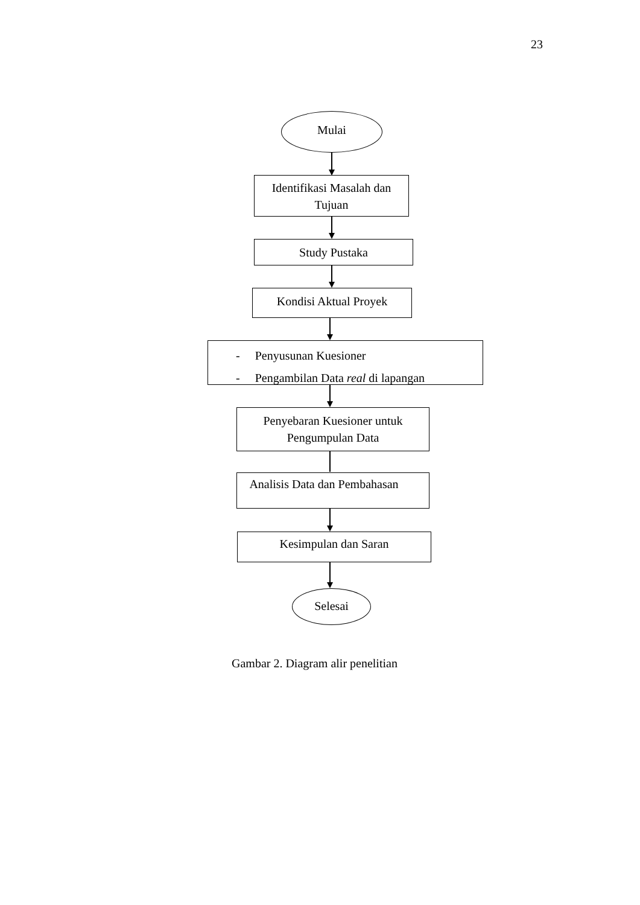23
Mulai
Identifikasi Masalah dan
Tujuan
Study Pustaka
Kondisi Aktual Proyek
- Penyusunan Kuesioner
- Pengambilan Data real di lapangan
Penyebaran Kuesioner untuk
Pengumpulan Data
Analisis Data dan Pembahasan
Kesimpulan dan Saran
Selesai
Gambar 2. Diagram alir penelitian